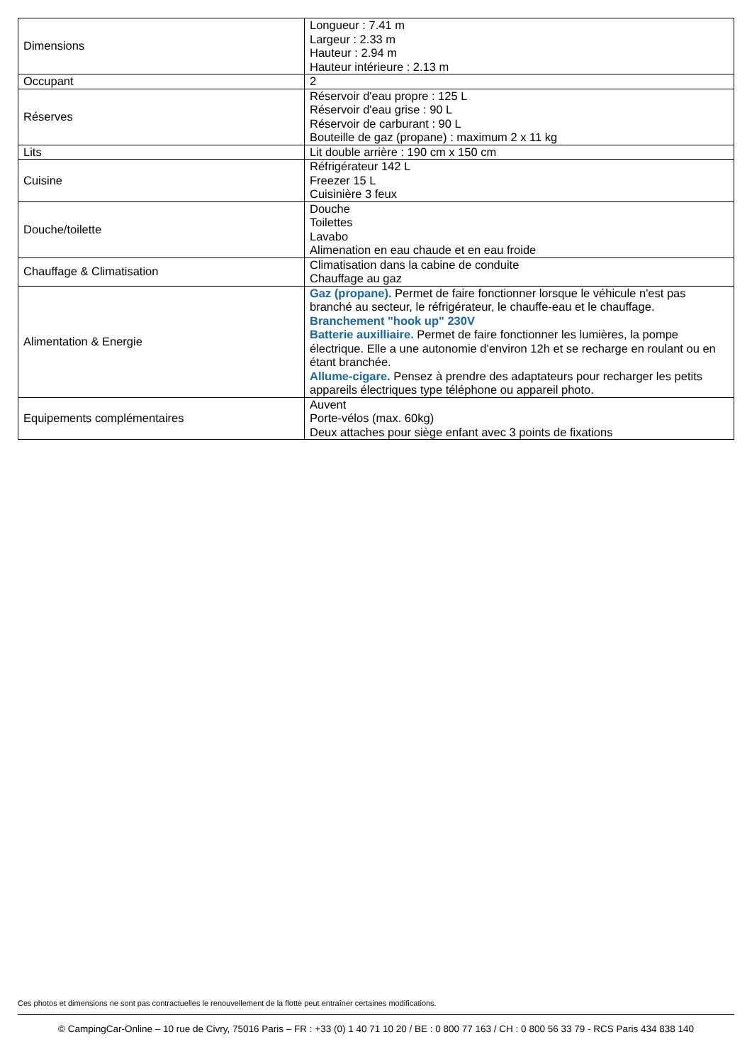| Dimensions | Longueur : 7.41 m Largeur : 2.33 m Hauteur : 2.94 m Hauteur intérieure : 2.13 m |
| Occupant | 2 |
| Réserves | Réservoir d'eau propre : 125 L Réservoir d'eau grise : 90 L Réservoir de carburant : 90 L Bouteille de gaz (propane) : maximum 2 x 11 kg |
| Lits | Lit double arrière : 190 cm x 150 cm |
| Cuisine | Réfrigérateur 142 L Freezer 15 L Cuisinière 3 feux |
| Douche/toilette | Douche Toilettes Lavabo Alimenation en eau chaude et en eau froide |
| Chauffage & Climatisation | Climatisation dans la cabine de conduite Chauffage au gaz |
| Alimentation & Energie | Gaz (propane). Permet de faire fonctionner lorsque le véhicule n'est pas branché au secteur, le réfrigérateur, le chauffe-eau et le chauffage. Branchement "hook up" 230V Batterie auxilliaire. Permet de faire fonctionner les lumières, la pompe électrique. Elle a une autonomie d'environ 12h et se recharge en roulant ou en étant branchée. Allume-cigare. Pensez à prendre des adaptateurs pour recharger les petits appareils électriques type téléphone ou appareil photo. |
| Equipements complémentaires | Auvent Porte-vélos (max. 60kg) Deux attaches pour siège enfant avec 3 points de fixations |
Ces photos et dimensions ne sont pas contractuelles le renouvellement de la flotte peut entraîner certaines modifications.
© CampingCar-Online – 10 rue de Civry, 75016 Paris – FR : +33 (0) 1 40 71 10 20 / BE : 0 800 77 163 / CH : 0 800 56 33 79 - RCS Paris 434 838 140